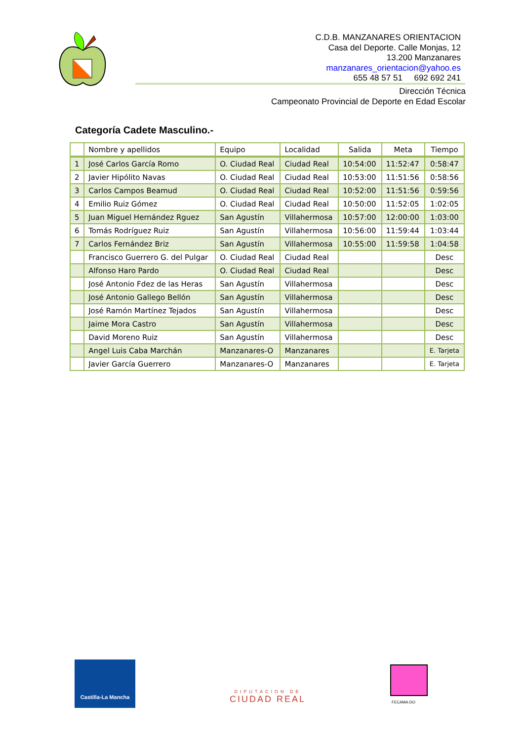C.D.B. MANZANARES ORIENTACION
Casa del Deporte. Calle Monjas, 12
13.200 Manzanares
manzanares_orientacion@yahoo.es
655 48 57 51 692 692 241
Dirección Técnica
Campeonato Provincial de Deporte en Edad Escolar
Categoría Cadete Masculino.-
| | Nombre y apellidos | Equipo | Localidad | Salida | Meta | Tiempo |
| --- | --- | --- | --- | --- | --- | --- |
| 1 | José Carlos García Romo | O. Ciudad Real | Ciudad Real | 10:54:00 | 11:52:47 | 0:58:47 |
| 2 | Javier Hipólito Navas | O. Ciudad Real | Ciudad Real | 10:53:00 | 11:51:56 | 0:58:56 |
| 3 | Carlos Campos Beamud | O. Ciudad Real | Ciudad Real | 10:52:00 | 11:51:56 | 0:59:56 |
| 4 | Emilio Ruiz Gómez | O. Ciudad Real | Ciudad Real | 10:50:00 | 11:52:05 | 1:02:05 |
| 5 | Juan Miguel Hernández Rguez | San Agustín | Villahermosa | 10:57:00 | 12:00:00 | 1:03:00 |
| 6 | Tomás Rodríguez Ruiz | San Agustín | Villahermosa | 10:56:00 | 11:59:44 | 1:03:44 |
| 7 | Carlos Fernández Briz | San Agustín | Villahermosa | 10:55:00 | 11:59:58 | 1:04:58 |
| | Francisco Guerrero G. del Pulgar | O. Ciudad Real | Ciudad Real | | | Desc |
| | Alfonso Haro Pardo | O. Ciudad Real | Ciudad Real | | | Desc |
| | José Antonio Fdez de las Heras | San Agustín | Villahermosa | | | Desc |
| | José Antonio Gallego Bellón | San Agustín | Villahermosa | | | Desc |
| | José Ramón Martínez Tejados | San Agustín | Villahermosa | | | Desc |
| | Jaime Mora Castro | San Agustín | Villahermosa | | | Desc |
| | David Moreno Ruiz | San Agustín | Villahermosa | | | Desc |
| | Angel Luis Caba Marchán | Manzanares-O | Manzanares | | | E. Tarjeta |
| | Javier García Guerrero | Manzanares-O | Manzanares | | | E. Tarjeta |
Castilla-La Mancha
DIPUTACION DE
CIUDAD REAL
FECAMA-DO